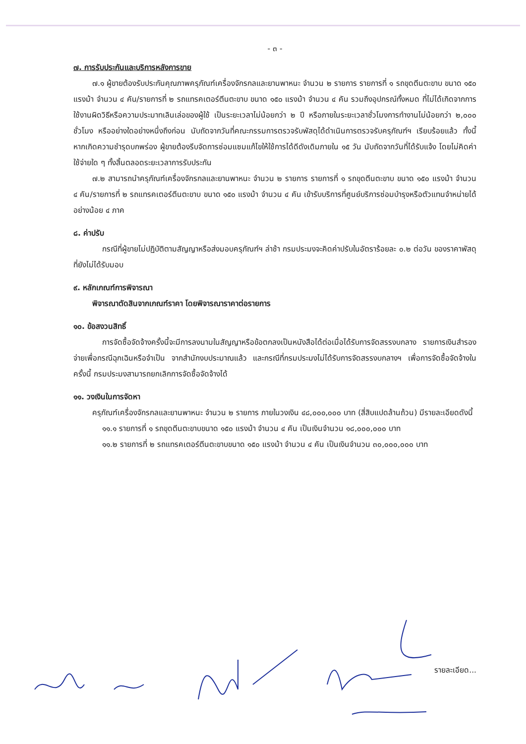- ๓ -
๗. การรับประกันและบริการหลังการขาย
๗.๑ ผู้ขายต้องรับประกันคุณภาพครุภัณฑ์เครื่องจักรกลและยานพาหนะ จำนวน ๒ รายการ รายการที่ ๑ รถขุดตีนตะขาบ ขนาด ๑๕๐ แรงม้า จำนวน ๔ คัน/รายการที่ ๒ รถแทรคเตอร์ตีนตะขาบ ขนาด ๑๕๐ แรงม้า จำนวน ๔ คัน รวมถึงอุปกรณ์ทั้งหมด ที่ไม่ได้เกิดจากการใช้งานผิดวิธีหรือความประมาทเลินเล่อของผู้ใช้ เป็นระยะเวลาไม่น้อยกว่า ๒ ปี หรือภายในระยะเวลาชั่วโมงการทำงานไม่น้อยกว่า ๒,๐๐๐ ชั่วโมง หรืออย่างใดอย่างหนึ่งถึงก่อน นับถัดจากวันที่คณะกรรมการตรวจรับพัสดุได้ดำเนินการตรวจรับครุภัณฑ์ฯ เรียบร้อยแล้ว ทั้งนี้หากเกิดความชำรุดบกพร่อง ผู้ขายต้องรีบจัดการซ่อมแซมแก้ไขให้ใช้การได้ดีดังเดิมภายใน ๑๕ วัน นับถัดจากวันที่ได้รับแจ้ง โดยไม่คิดค่าใช้จ่ายใด ๆ ทั้งสิ้นตลอดระยะเวลาการรับประกัน
๗.๒ สามารถนำครุภัณฑ์เครื่องจักรกลและยานพาหนะ จำนวน ๒ รายการ รายการที่ ๑ รถขุดตีนตะขาบ ขนาด ๑๕๐ แรงม้า จำนวน ๔ คัน/รายการที่ ๒ รถแทรคเตอร์ตีนตะขาบ ขนาด ๑๕๐ แรงม้า จำนวน ๔ คัน เข้ารับบริการที่ศูนย์บริการซ่อมบำรุงหรือตัวแทนจำหน่ายได้อย่างน้อย ๔ ภาค
๘. ค่าปรับ
กรณีที่ผู้ขายไม่ปฏิบัติตามสัญญาหรือส่งมอบครุภัณฑ์ฯ ล่าช้า กรมประมงจะคิดค่าปรับในอัตราร้อยละ ๐.๒ ต่อวัน ของราคาพัสดุที่ยังไม่ได้รับมอบ
๙. หลักเกณฑ์การพิจารณา
พิจารณาตัดสินจากเกณฑ์ราคา โดยพิจารณาราคาต่อรายการ
๑๐. ข้อสงวนสิทธิ์
การจัดซื้อจัดจ้างครั้งนี้จะมีการลงนามในสัญญาหรือข้อตกลงเป็นหนังสือได้ต่อเมื่อได้รับการจัดสรรงบกลาง รายการเงินสำรองจ่ายเพื่อกรณีฉุกเฉินหรือจำเป็น จากสำนักงบประมาณแล้ว และกรณีที่กรมประมงไม่ได้รับการจัดสรรงบกลางฯ เพื่อการจัดซื้อจัดจ้างในครั้งนี้ กรมประมงสามารถยกเลิกการจัดซื้อจัดจ้างได้
๑๑. วงเงินในการจัดหา
ครุภัณฑ์เครื่องจักรกลและยานพาหนะ จำนวน ๒ รายการ ภายในวงเงิน ๔๘,๐๐๐,๐๐๐ บาท (สี่สิบแปดล้านถ้วน) มีรายละเอียดดังนี้
๑๑.๑ รายการที่ ๑ รถขุดตีนตะขาบขนาด ๑๕๐ แรงม้า จำนวน ๔ คัน เป็นเงินจำนวน ๑๘,๐๐๐,๐๐๐ บาท
๑๑.๒ รายการที่ ๒ รถแทรคเตอร์ตีนตะขาบขนาด ๑๕๐ แรงม้า จำนวน ๔ คัน เป็นเงินจำนวน ๓๐,๐๐๐,๐๐๐ บาท
รายละเอียด...